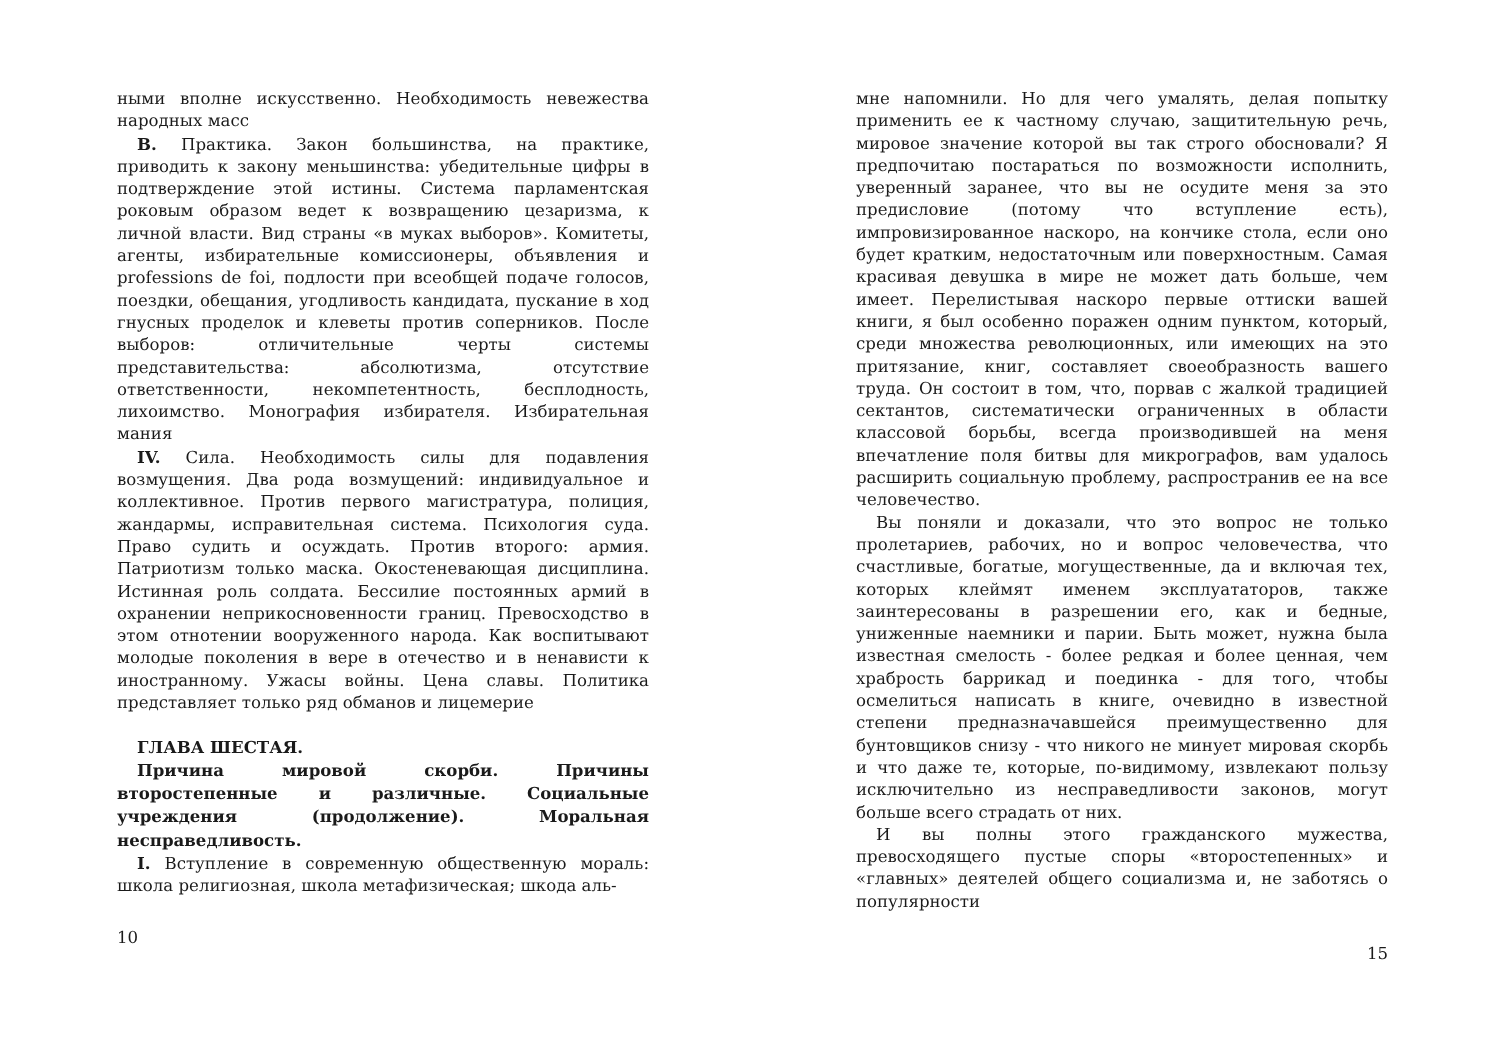ными вполне искусственно. Необходимость невежества народных масс
B. Практика. Закон большинства, на практике, приводить к закону меньшинства: убедительные цифры в подтверждение этой истины. Система парламентская роковым образом ведет к возвращению цезаризма, к личной власти. Вид страны «в муках выборов». Комитеты, агенты, избирательные комиссионеры, объявления и professions de foi, подлости при всеобщей подаче голосов, поездки, обещания, угодливость кандидата, пускание в ход гнусных проделок и клеветы против соперников. После выборов: отличительные черты системы представительства: абсолютизма, отсутствие ответственности, некомпетентность, бесплодность, лихоимство. Монография избирателя. Избирательная мания
IV. Сила. Необходимость силы для подавления возмущения. Два рода возмущений: индивидуальное и коллективное. Против первого магистратура, полиция, жандармы, исправительная система. Психология суда. Право судить и осуждать. Против второго: армия. Патриотизм только маска. Окостеневающая дисциплина. Истинная роль солдата. Бессилие постоянных армий в охранении неприкосновенности границ. Превосходство в этом отнотении вооруженного народа. Как воспитывают молодые поколения в вере в отечество и в ненависти к иностранному. Ужасы войны. Цена славы. Политика представляет только ряд обманов и лицемерие
ГЛАВА ШЕСТАЯ.
Причина мировой скорби. Причины второстепенные и различные. Социальные учреждения (продолжение). Моральная несправедливость.
I. Вступление в современную общественную мораль: школа религиозная, школа метафизическая; шкода аль-
10
мне напомнили. Но для чего умалять, делая попытку применить ее к частному случаю, защитительную речь, мировое значение которой вы так строго обосновали? Я предпочитаю постараться по возможности исполнить, уверенный заранее, что вы не осудите меня за это предисловие (потому что вступление есть), импровизированное наскоро, на кончике стола, если оно будет кратким, недостаточным или поверхностным. Самая красивая девушка в мире не может дать больше, чем имеет. Перелистывая наскоро первые оттиски вашей книги, я был особенно поражен одним пунктом, который, среди множества революционных, или имеющих на это притязание, книг, составляет своеобразность вашего труда. Он состоит в том, что, порвав с жалкой традицией сектантов, систематически ограниченных в области классовой борьбы, всегда производившей на меня впечатление поля битвы для микрографов, вам удалось расширить социальную проблему, распространив ее на все человечество.
Вы поняли и доказали, что это вопрос не только пролетариев, рабочих, но и вопрос человечества, что счастливые, богатые, могущественные, да и включая тех, которых клеймят именем эксплуататоров, также заинтересованы в разрешении его, как и бедные, униженные наемники и парии. Быть может, нужна была известная смелость - более редкая и более ценная, чем храбрость баррикад и поединка - для того, чтобы осмелиться написать в книге, очевидно в известной степени предназначавшейся преимущественно для бунтовщиков снизу - что никого не минует мировая скорбь и что даже те, которые, по-видимому, извлекают пользу исключительно из несправедливости законов, могут больше всего страдать от них.
И вы полны этого гражданского мужества, превосходящего пустые споры «второстепенных» и «главных» деятелей общего социализма и, не заботясь о популярности
15